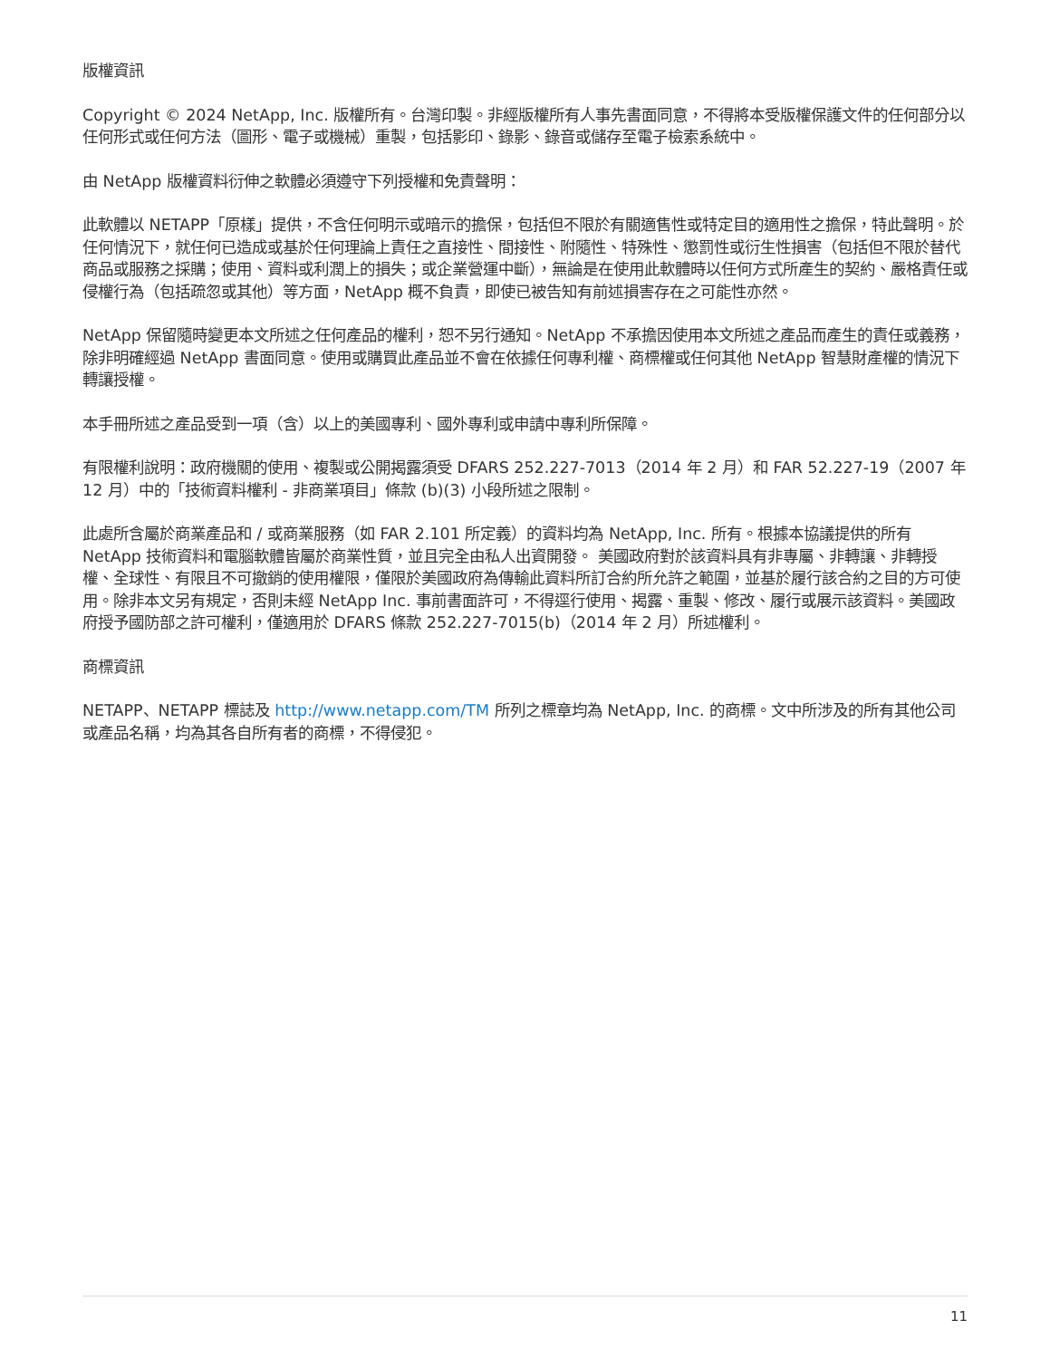版權資訊
Copyright © 2024 NetApp, Inc. 版權所有。台灣印製。非經版權所有人事先書面同意，不得將本受版權保護文件的任何部分以任何形式或任何方法（圖形、電子或機械）重製，包括影印、錄影、錄音或儲存至電子檢索系統中。
由 NetApp 版權資料衍伸之軟體必須遵守下列授權和免責聲明：
此軟體以 NETAPP「原樣」提供，不含任何明示或暗示的擔保，包括但不限於有關適售性或特定目的適用性之擔保，特此聲明。於任何情況下，就任何已造成或基於任何理論上責任之直接性、間接性、附隨性、特殊性、懲罰性或衍生性損害（包括但不限於替代商品或服務之採購；使用、資料或利潤上的損失；或企業營運中斷），無論是在使用此軟體時以任何方式所產生的契約、嚴格責任或侵權行為（包括疏忽或其他）等方面，NetApp 概不負責，即使已被告知有前述損害存在之可能性亦然。
NetApp 保留隨時變更本文所述之任何產品的權利，恕不另行通知。NetApp 不承擔因使用本文所述之產品而產生的責任或義務，除非明確經過 NetApp 書面同意。使用或購買此產品並不會在依據任何專利權、商標權或任何其他 NetApp 智慧財產權的情況下轉讓授權。
本手冊所述之產品受到一項（含）以上的美國專利、國外專利或申請中專利所保障。
有限權利說明：政府機關的使用、複製或公開揭露須受 DFARS 252.227-7013（2014 年 2 月）和 FAR 52.227-19（2007 年 12 月）中的「技術資料權利 - 非商業項目」條款 (b)(3) 小段所述之限制。
此處所含屬於商業產品和 / 或商業服務（如 FAR 2.101 所定義）的資料均為 NetApp, Inc. 所有。根據本協議提供的所有 NetApp 技術資料和電腦軟體皆屬於商業性質，並且完全由私人出資開發。 美國政府對於該資料具有非專屬、非轉讓、非轉授權、全球性、有限且不可撤銷的使用權限，僅限於美國政府為傳輸此資料所訂合約所允許之範圍，並基於履行該合約之目的方可使用。除非本文另有規定，否則未經 NetApp Inc. 事前書面許可，不得逕行使用、揭露、重製、修改、履行或展示該資料。美國政府授予國防部之許可權利，僅適用於 DFARS 條款 252.227-7015(b)（2014 年 2 月）所述權利。
商標資訊
NETAPP、NETAPP 標誌及 http://www.netapp.com/TM 所列之標章均為 NetApp, Inc. 的商標。文中所涉及的所有其他公司或產品名稱，均為其各自所有者的商標，不得侵犯。
11